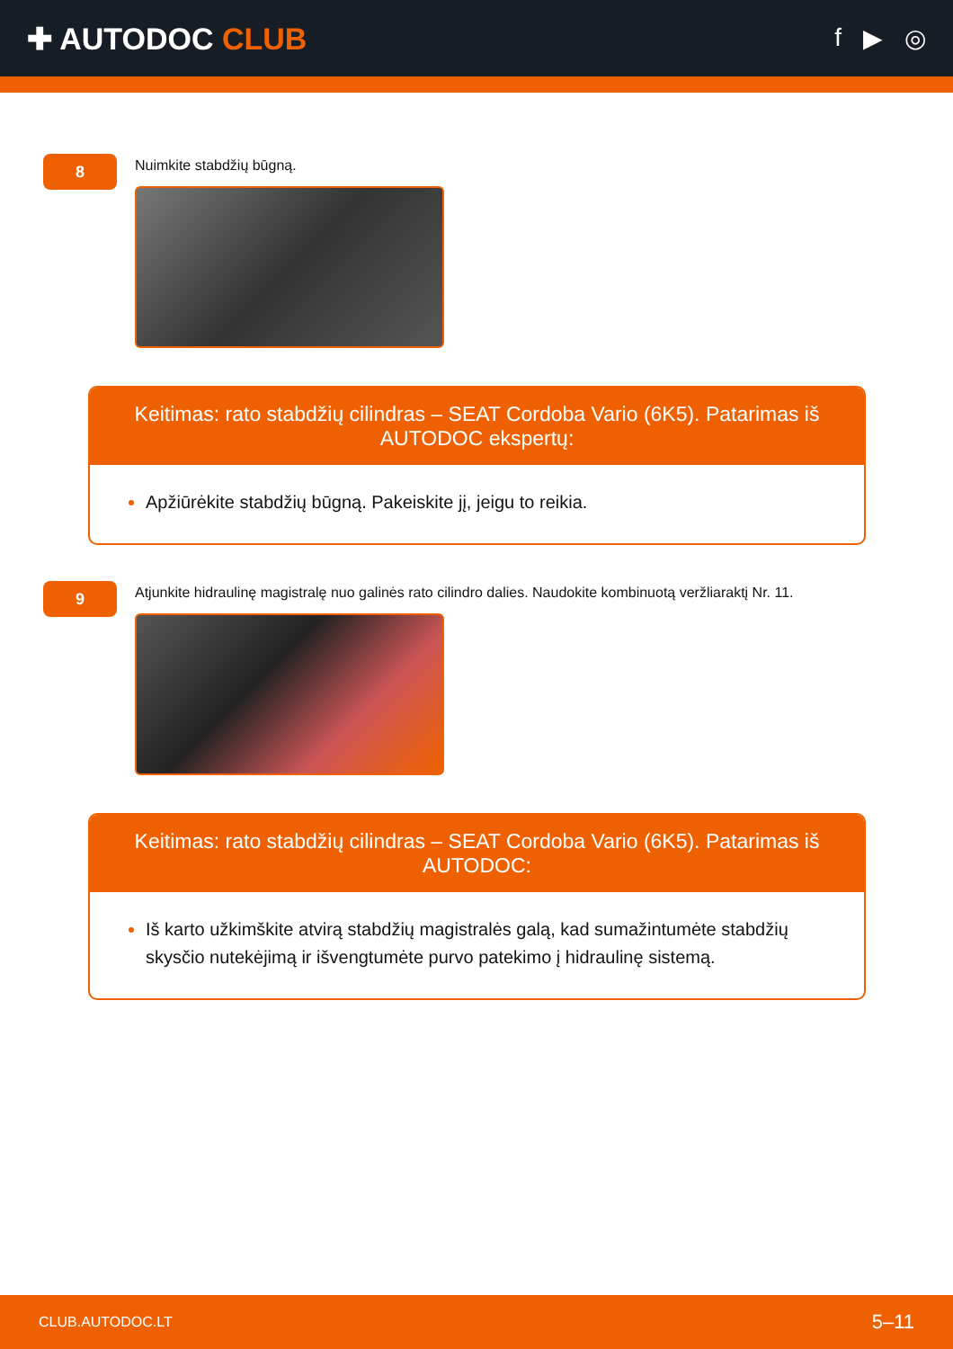✚ AUTODOC CLUB
f ▶ ◎
8
Nuimkite stabdžių būgną.
Keitimas: rato stabdžių cilindras – SEAT Cordoba Vario (6K5). Patarimas iš AUTODOC ekspertų:
Apžiūrėkite stabdžių būgną. Pakeiskite jį, jeigu to reikia.
9
Atjunkite hidraulinę magistralę nuo galinės rato cilindro dalies. Naudokite kombinuotą veržliaraktį Nr. 11.
Keitimas: rato stabdžių cilindras – SEAT Cordoba Vario (6K5). Patarimas iš AUTODOC:
Iš karto užkimškite atvirą stabdžių magistralės galą, kad sumažintumėte stabdžių skysčio nutekėjimą ir išvengtumėte purvo patekimo į hidraulinę sistemą.
CLUB.AUTODOC.LT 5–11